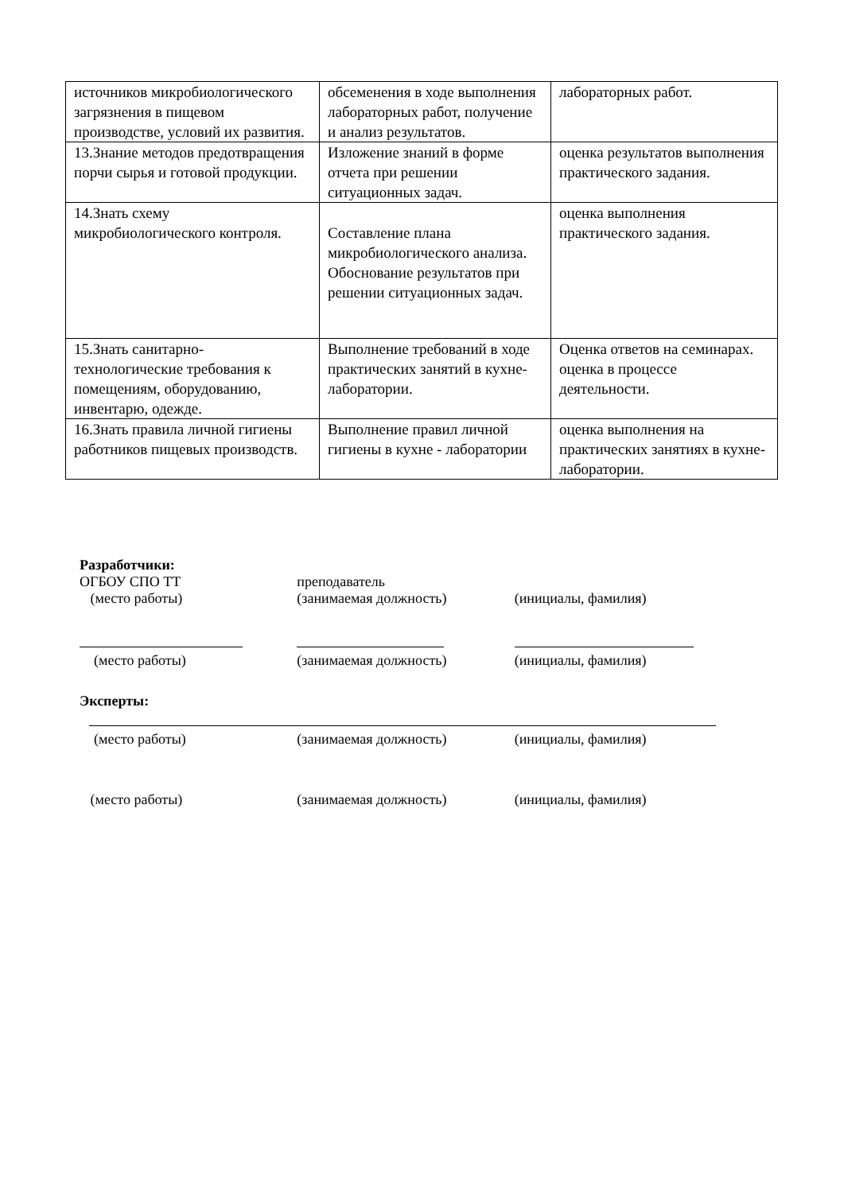| источников микробиологического загрязнения в пищевом производстве, условий их развития. | обсеменения в ходе выполнения лабораторных работ, получение и анализ результатов. | лабораторных работ. |
| 13.Знание методов предотвращения порчи сырья и готовой продукции. | Изложение знаний в форме отчета при решении ситуационных задач. | оценка результатов выполнения практического задания. |
| 14.Знать схему микробиологического контроля. | Составление плана микробиологического анализа. Обоснование результатов при решении ситуационных задач. | оценка выполнения практического задания. |
| 15.Знать санитарно-технологические требования к помещениям, оборудованию, инвентарю, одежде. | Выполнение требований в ходе практических занятий в кухне-лаборатории. | Оценка ответов на семинарах. оценка в процессе деятельности. |
| 16.Знать правила личной гигиены работников пищевых производств. | Выполнение правил личной гигиены в кухне - лаборатории | оценка выполнения на практических занятиях в кухне-лаборатории. |
Разработчики:
ОГБОУ СПО ТТ преподаватель
(место работы) (занимаемая должность) (инициалы, фамилия)
(место работы) (занимаемая должность) (инициалы, фамилия)
Эксперты:
(место работы) (занимаемая должность) (инициалы, фамилия)
(место работы) (занимаемая должность) (инициалы, фамилия)